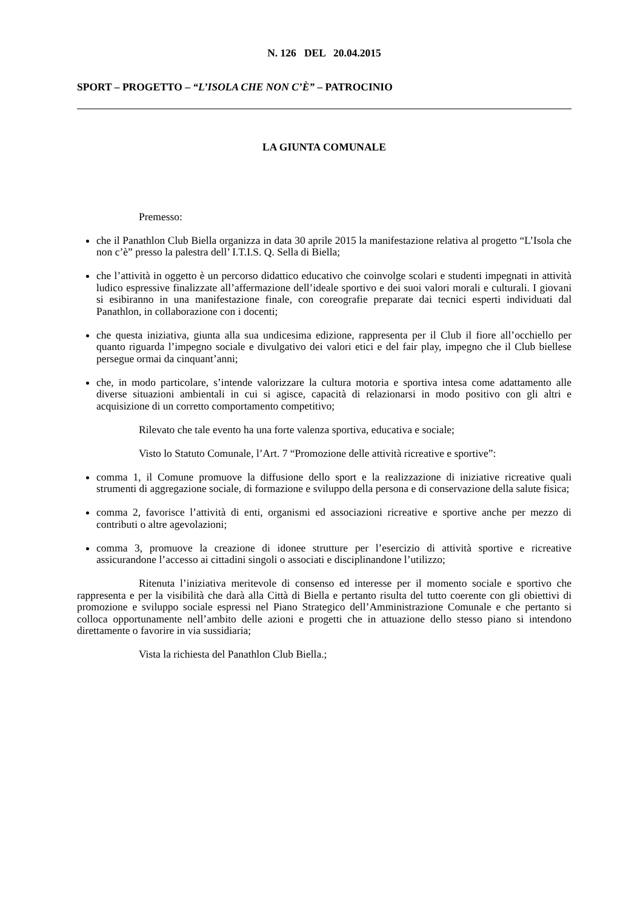N. 126 DEL 20.04.2015
SPORT – PROGETTO – “L’ISOLA CHE NON C’È” – PATROCINIO
LA GIUNTA COMUNALE
Premesso:
che il Panathlon Club Biella organizza in data 30 aprile 2015 la manifestazione relativa al progetto “L’Isola che non c’è” presso la palestra dell’ I.T.I.S. Q. Sella di Biella;
che l’attività in oggetto è un percorso didattico educativo che coinvolge scolari e studenti impegnati in attività ludico espressive finalizzate all’affermazione dell’ideale sportivo e dei suoi valori morali e culturali. I giovani si esibiranno in una manifestazione finale, con coreografie preparate dai tecnici esperti individuati dal Panathlon, in collaborazione con i docenti;
che questa iniziativa, giunta alla sua undicesima edizione, rappresenta per il Club il fiore all’occhiello per quanto riguarda l’impegno sociale e divulgativo dei valori etici e del fair play, impegno che il Club biellese persegue ormai da cinquant’anni;
che, in modo particolare, s’intende valorizzare la cultura motoria e sportiva intesa come adattamento alle diverse situazioni ambientali in cui si agisce, capacità di relazionarsi in modo positivo con gli altri e acquisizione di un corretto comportamento competitivo;
Rilevato che tale evento ha una forte valenza sportiva, educativa e sociale;
Visto lo Statuto Comunale, l’Art. 7 “Promozione delle attività ricreative e sportive”:
comma 1, il Comune promuove la diffusione dello sport e la realizzazione di iniziative ricreative quali strumenti di aggregazione sociale, di formazione e sviluppo della persona e di conservazione della salute fisica;
comma 2, favorisce l’attività di enti, organismi ed associazioni ricreative e sportive anche per mezzo di contributi o altre agevolazioni;
comma 3, promuove la creazione di idonee strutture per l’esercizio di attività sportive e ricreative assicurandone l’accesso ai cittadini singoli o associati e disciplinandone l’utilizzo;
Ritenuta l’iniziativa meritevole di consenso ed interesse per il momento sociale e sportivo che rappresenta e per la visibilità che darà alla Città di Biella e pertanto risulta del tutto coerente con gli obiettivi di promozione e sviluppo sociale espressi nel Piano Strategico dell’Amministrazione Comunale e che pertanto si colloca opportunamente nell’ambito delle azioni e progetti che in attuazione dello stesso piano si intendono direttamente o favorire in via sussidiaria;
Vista la richiesta del Panathlon Club Biella.;